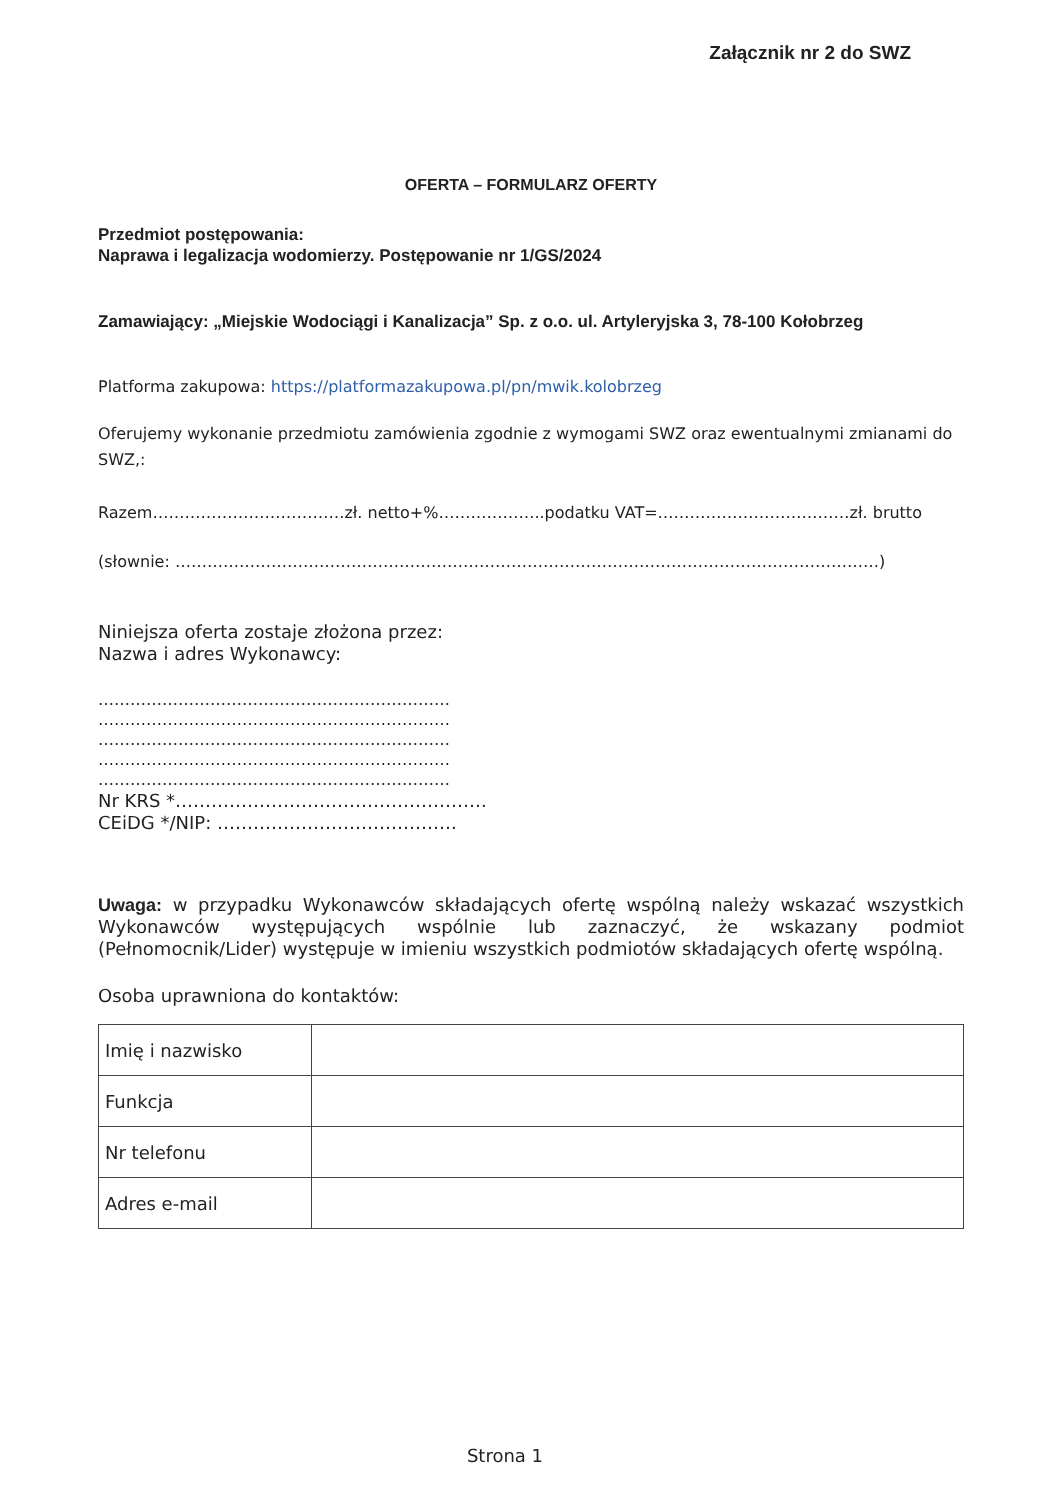Załącznik nr 2 do SWZ
OFERTA – FORMULARZ OFERTY
Przedmiot postępowania:
Naprawa i legalizacja wodomierzy. Postępowanie nr 1/GS/2024
Zamawiający: „Miejskie Wodociągi i Kanalizacja” Sp. z o.o. ul. Artyleryjska 3, 78-100 Kołobrzeg
Platforma zakupowa: https://platformazakupowa.pl/pn/mwik.kolobrzeg
Oferujemy wykonanie przedmiotu zamówienia zgodnie z wymogami SWZ oraz ewentualnymi zmianami do SWZ,:
Razem………………………………zł. netto+%………………..podatku VAT=………………………………zł. brutto
(słownie: ……………………………………………………………………………………………………………………)
Niniejsza oferta zostaje złożona przez:
Nazwa i adres Wykonawcy:
…………………………………………………………
…………………………………………………………
…………………………………………………………
…………………………………………………………
…………………………………………………………
Nr KRS *…………………………………………….
CEiDG */NIP: ………………………………….
Uwaga: w przypadku Wykonawców składających ofertę wspólną należy wskazać wszystkich Wykonawców występujących wspólnie lub zaznaczyć, że wskazany podmiot (Pełnomocnik/Lider) występuje w imieniu wszystkich podmiotów składających ofertę wspólną.
Osoba uprawniona do kontaktów:
| Imię i nazwisko | |
| Funkcja | |
| Nr telefonu | |
| Adres e-mail | |
Strona 1